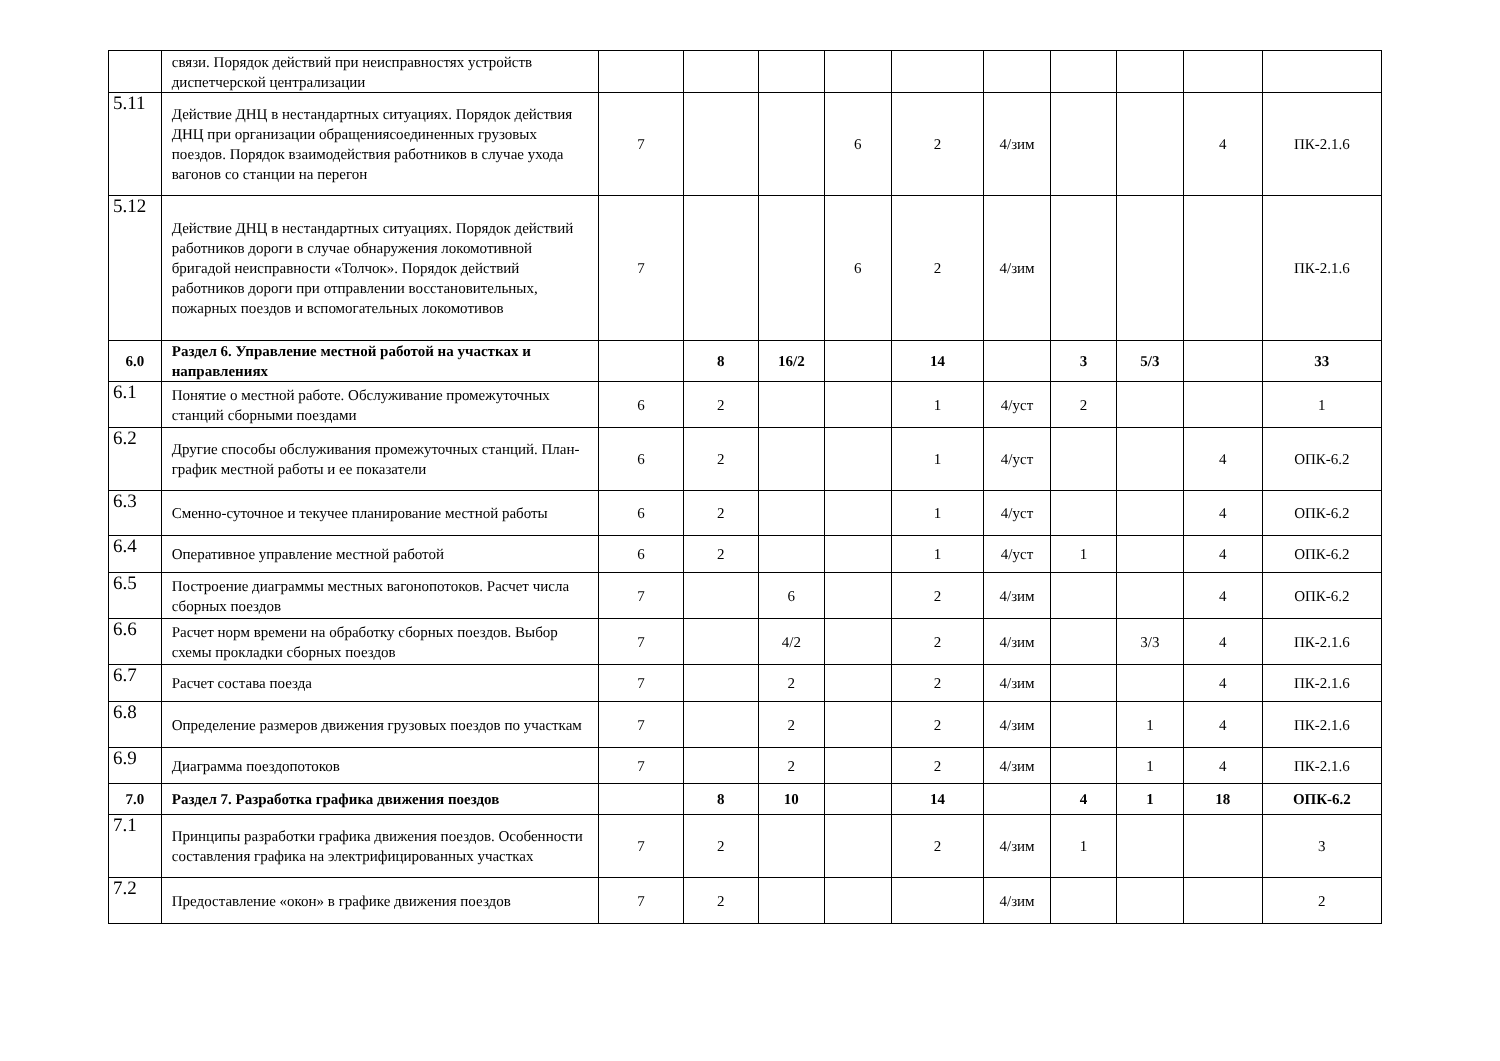| | связи. Порядок действий при неисправностях устройств диспетчерской централизации | | | | | | | | | | |
| 5.11 | Действие ДНЦ в нестандартных ситуациях. Порядок действия ДНЦ при организации обращениясоединенных грузовых поездов. Порядок взаимодействия работников в случае ухода вагонов со станции на перегон | 7 | | | 6 | 2 | 4/зим | | | 4 | ПК-2.1.6 |
| 5.12 | Действие ДНЦ в нестандартных ситуациях. Порядок действий работников дороги в случае обнаружения локомотивной бригадой неисправности «Толчок». Порядок действий работников дороги при отправлении восстановительных, пожарных поездов и вспомогательных локомотивов | 7 | | | 6 | 2 | 4/зим | | | | ПК-2.1.6 |
| 6.0 | Раздел 6. Управление местной работой на участках и направлениях | | 8 | 16/2 | | 14 | | 3 | 5/3 | | 33 |
| 6.1 | Понятие о местной работе. Обслуживание промежуточных станций сборными поездами | 6 | 2 | | | 1 | 4/уст | 2 | | | 1 |
| 6.2 | Другие способы обслуживания промежуточных станций. План-график местной работы и ее показатели | 6 | 2 | | | 1 | 4/уст | | | 4 | ОПК-6.2 |
| 6.3 | Сменно-суточное и текучее планирование местной работы | 6 | 2 | | | 1 | 4/уст | | | 4 | ОПК-6.2 |
| 6.4 | Оперативное управление местной работой | 6 | 2 | | | 1 | 4/уст | 1 | | 4 | ОПК-6.2 |
| 6.5 | Построение диаграммы местных вагонопотоков. Расчет числа сборных поездов | 7 | | 6 | | 2 | 4/зим | | | 4 | ОПК-6.2 |
| 6.6 | Расчет норм времени на обработку сборных поездов. Выбор схемы прокладки сборных поездов | 7 | | 4/2 | | 2 | 4/зим | | 3/3 | 4 | ПК-2.1.6 |
| 6.7 | Расчет состава поезда | 7 | | 2 | | 2 | 4/зим | | | 4 | ПК-2.1.6 |
| 6.8 | Определение размеров движения грузовых поездов по участкам | 7 | | 2 | | 2 | 4/зим | | 1 | 4 | ПК-2.1.6 |
| 6.9 | Диаграмма поездопотоков | 7 | | 2 | | 2 | 4/зим | | 1 | 4 | ПК-2.1.6 |
| 7.0 | Раздел 7. Разработка графика движения поездов | | 8 | 10 | | 14 | | 4 | 1 | 18 | ОПК-6.2 |
| 7.1 | Принципы разработки графика движения поездов. Особенности составления графика на электрифицированных участках | 7 | 2 | | | 2 | 4/зим | 1 | | | 3 |
| 7.2 | Предоставление «окон» в графике движения поездов | 7 | 2 | | | | 4/зим | | | | 2 |